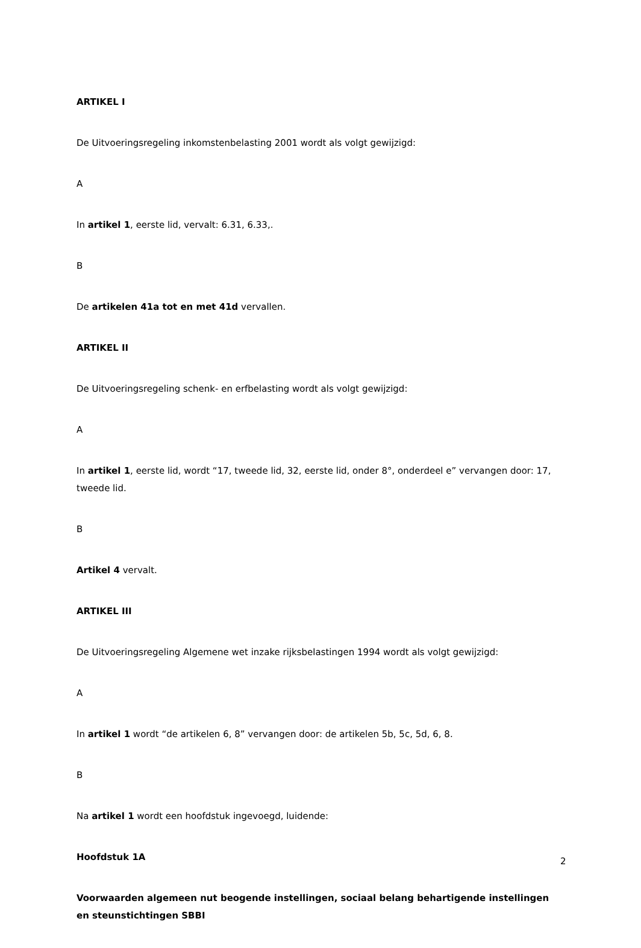ARTIKEL I
De Uitvoeringsregeling inkomstenbelasting 2001 wordt als volgt gewijzigd:
A
In artikel 1, eerste lid, vervalt: 6.31, 6.33,.
B
De artikelen 41a tot en met 41d vervallen.
ARTIKEL II
De Uitvoeringsregeling schenk- en erfbelasting wordt als volgt gewijzigd:
A
In artikel 1, eerste lid, wordt “17, tweede lid, 32, eerste lid, onder 8°, onderdeel e” vervangen door: 17, tweede lid.
B
Artikel 4 vervalt.
ARTIKEL III
De Uitvoeringsregeling Algemene wet inzake rijksbelastingen 1994 wordt als volgt gewijzigd:
A
In artikel 1 wordt “de artikelen 6, 8” vervangen door: de artikelen 5b, 5c, 5d, 6, 8.
B
Na artikel 1 wordt een hoofdstuk ingevoegd, luidende:
Hoofdstuk 1A
Voorwaarden algemeen nut beogende instellingen, sociaal belang behartigende instellingen en steunstichtingen SBBI
2